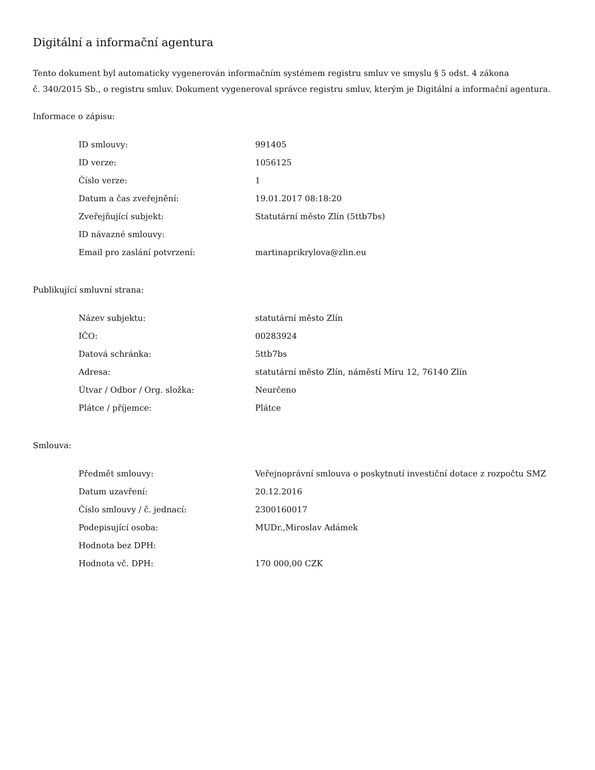Digitální a informační agentura
Tento dokument byl automaticky vygenerován informačním systémem registru smluv ve smyslu § 5 odst. 4 zákona
č. 340/2015 Sb., o registru smluv. Dokument vygeneroval správce registru smluv, kterým je Digitální a informační agentura.
Informace o zápisu:
| ID smlouvy: | 991405 |
| ID verze: | 1056125 |
| Číslo verze: | 1 |
| Datum a čas zveřejnění: | 19.01.2017 08:18:20 |
| Zveřejňující subjekt: | Statutární město Zlín (5ttb7bs) |
| ID návazné smlouvy: | |
| Email pro zaslání potvrzení: | martinaprikrylova@zlin.eu |
Publikující smluvní strana:
| Název subjektu: | statutární město Zlín |
| IČO: | 00283924 |
| Datová schránka: | 5ttb7bs |
| Adresa: | statutární město Zlín, náměstí Míru 12, 76140 Zlín |
| Útvar / Odbor / Org. složka: | Neurčeno |
| Plátce / příjemce: | Plátce |
Smlouva:
| Předmět smlouvy: | Veřejnoprávní smlouva o poskytnutí investiční dotace z rozpočtu SMZ |
| Datum uzavření: | 20.12.2016 |
| Číslo smlouvy / č. jednací: | 2300160017 |
| Podepisující osoba: | MUDr.,Miroslav Adámek |
| Hodnota bez DPH: | |
| Hodnota vč. DPH: | 170 000,00 CZK |